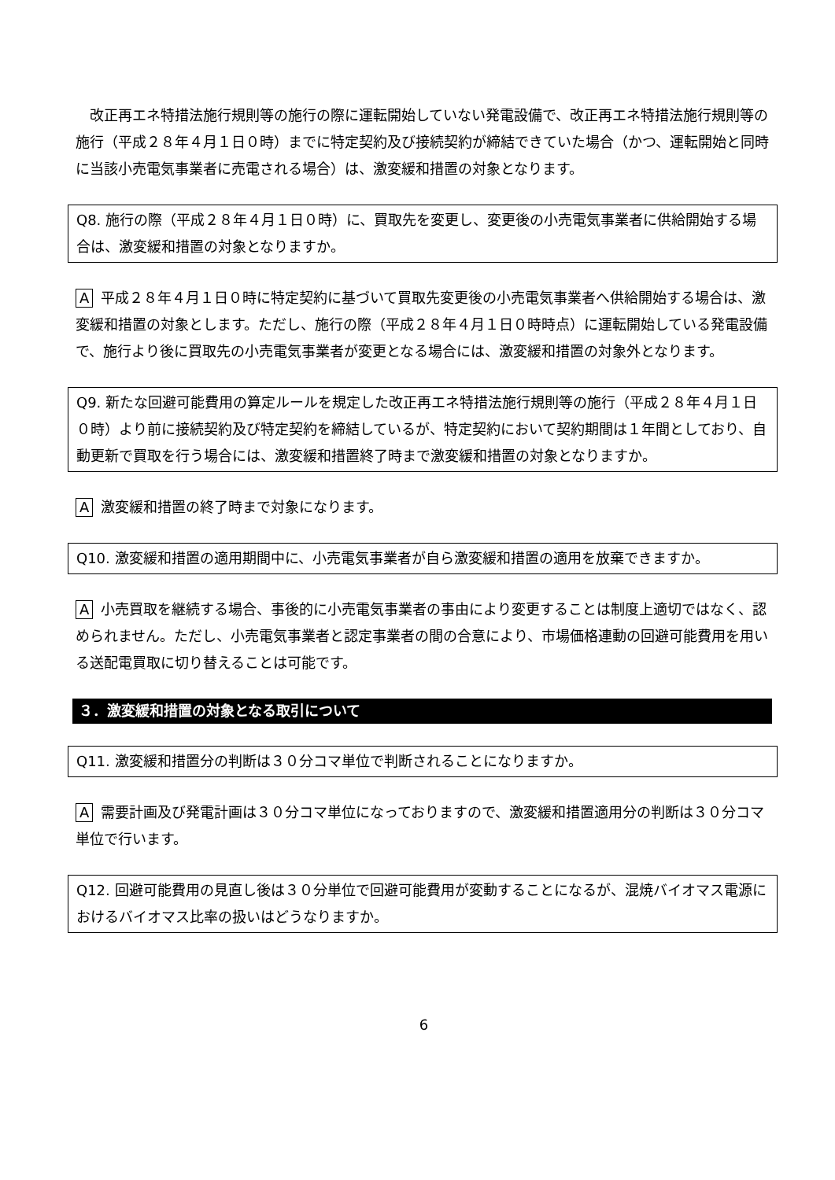改正再エネ特措法施行規則等の施行の際に運転開始していない発電設備で、改正再エネ特措法施行規則等の施行（平成２８年４月１日０時）までに特定契約及び接続契約が締結できていた場合（かつ、運転開始と同時に当該小売電気事業者に売電される場合）は、激変緩和措置の対象となります。
Q8. 施行の際（平成２８年４月１日０時）に、買取先を変更し、変更後の小売電気事業者に供給開始する場合は、激変緩和措置の対象となりますか。
A平成２８年４月１日０時に特定契約に基づいて買取先変更後の小売電気事業者へ供給開始する場合は、激変緩和措置の対象とします。ただし、施行の際（平成２８年４月１日０時時点）に運転開始している発電設備で、施行より後に買取先の小売電気事業者が変更となる場合には、激変緩和措置の対象外となります。
Q9. 新たな回避可能費用の算定ルールを規定した改正再エネ特措法施行規則等の施行（平成２８年４月１日０時）より前に接続契約及び特定契約を締結しているが、特定契約において契約期間は１年間としており、自動更新で買取を行う場合には、激変緩和措置終了時まで激変緩和措置の対象となりますか。
A激変緩和措置の終了時まで対象になります。
Q10. 激変緩和措置の適用期間中に、小売電気事業者が自ら激変緩和措置の適用を放棄できますか。
A小売買取を継続する場合、事後的に小売電気事業者の事由により変更することは制度上適切ではなく、認められません。ただし、小売電気事業者と認定事業者の間の合意により、市場価格連動の回避可能費用を用いる送配電買取に切り替えることは可能です。
３．激変緩和措置の対象となる取引について
Q11. 激変緩和措置分の判断は３０分コマ単位で判断されることになりますか。
A需要計画及び発電計画は３０分コマ単位になっておりますので、激変緩和措置適用分の判断は３０分コマ単位で行います。
Q12. 回避可能費用の見直し後は３０分単位で回避可能費用が変動することになるが、混焼バイオマス電源におけるバイオマス比率の扱いはどうなりますか。
6